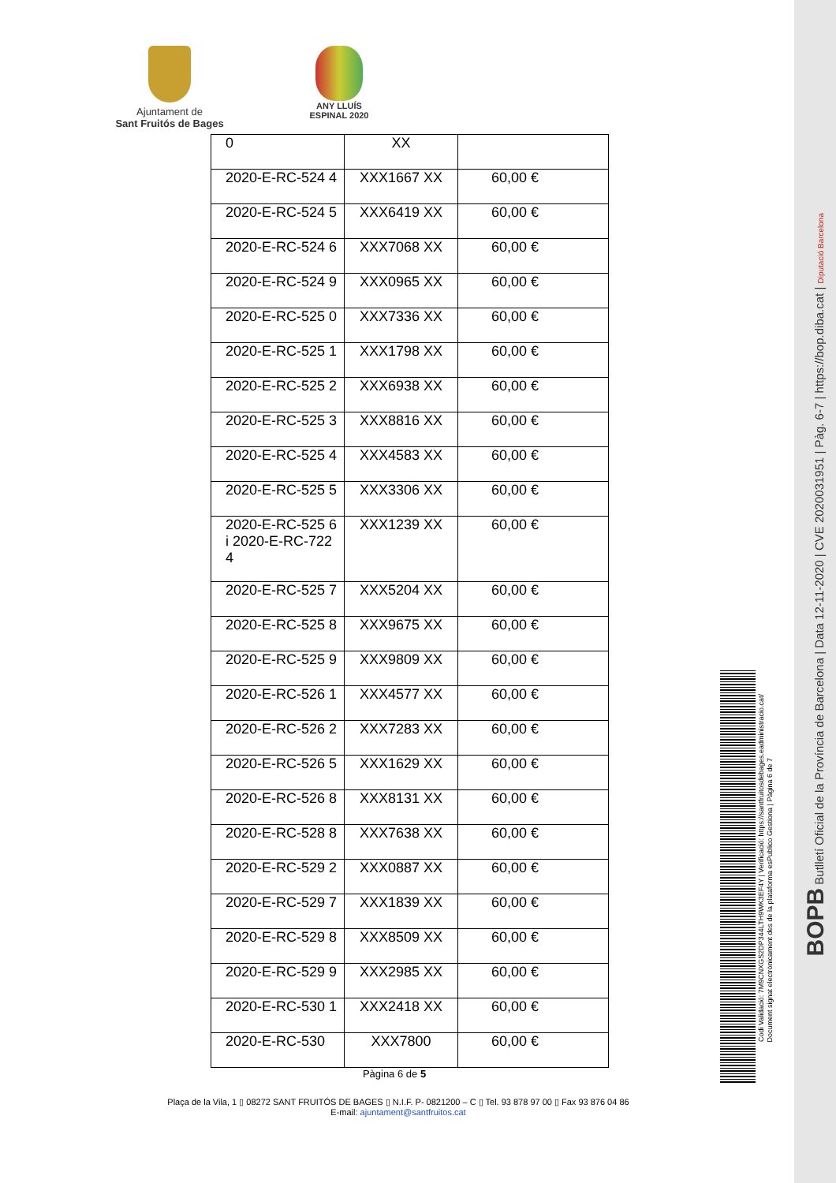Ajuntament de
Sant Fruitós de Bages
ANY LLUÍS ESPINAL 2020
| 0 | XX | |
| 2020-E-RC-524 4 | XXX1667 XX | 60,00 € |
| 2020-E-RC-524 5 | XXX6419 XX | 60,00 € |
| 2020-E-RC-524 6 | XXX7068 XX | 60,00 € |
| 2020-E-RC-524 9 | XXX0965 XX | 60,00 € |
| 2020-E-RC-525 0 | XXX7336 XX | 60,00 € |
| 2020-E-RC-525 1 | XXX1798 XX | 60,00 € |
| 2020-E-RC-525 2 | XXX6938 XX | 60,00 € |
| 2020-E-RC-525 3 | XXX8816 XX | 60,00 € |
| 2020-E-RC-525 4 | XXX4583 XX | 60,00 € |
| 2020-E-RC-525 5 | XXX3306 XX | 60,00 € |
| 2020-E-RC-525 6 i 2020-E-RC-722 4 | XXX1239 XX | 60,00 € |
| 2020-E-RC-525 7 | XXX5204 XX | 60,00 € |
| 2020-E-RC-525 8 | XXX9675 XX | 60,00 € |
| 2020-E-RC-525 9 | XXX9809 XX | 60,00 € |
| 2020-E-RC-526 1 | XXX4577 XX | 60,00 € |
| 2020-E-RC-526 2 | XXX7283 XX | 60,00 € |
| 2020-E-RC-526 5 | XXX1629 XX | 60,00 € |
| 2020-E-RC-526 8 | XXX8131 XX | 60,00 € |
| 2020-E-RC-528 8 | XXX7638 XX | 60,00 € |
| 2020-E-RC-529 2 | XXX0887 XX | 60,00 € |
| 2020-E-RC-529 7 | XXX1839 XX | 60,00 € |
| 2020-E-RC-529 8 | XXX8509 XX | 60,00 € |
| 2020-E-RC-529 9 | XXX2985 XX | 60,00 € |
| 2020-E-RC-530 1 | XXX2418 XX | 60,00 € |
| 2020-E-RC-530 | XXX7800 | 60,00 € |
Pàgina 6 de 5
Plaça de la Vila, 1 ▯ 08272 SANT FRUITÓS DE BAGES ▯ N.I.F. P- 0821200 – C ▯ Tel. 93 878 97 00 ▯ Fax 93 876 04 86
E-mail: ajuntament@santfruitos.cat
Codi Validació: 7M9CNXGS2DP344LTH9WK3EF4Y | Verificació: https://santfruitosdebages.eadministracio.cat/
Document signat electrònicament des de la plataforma esPublico Gestiona | Pàgina 6 de 7
BOPB Butlletí Oficial de la Província de Barcelona | Data 12-11-2020 | CVE 2020031951 | Pàg. 6-7 | https://bop.diba.cat | Diputació Barcelona